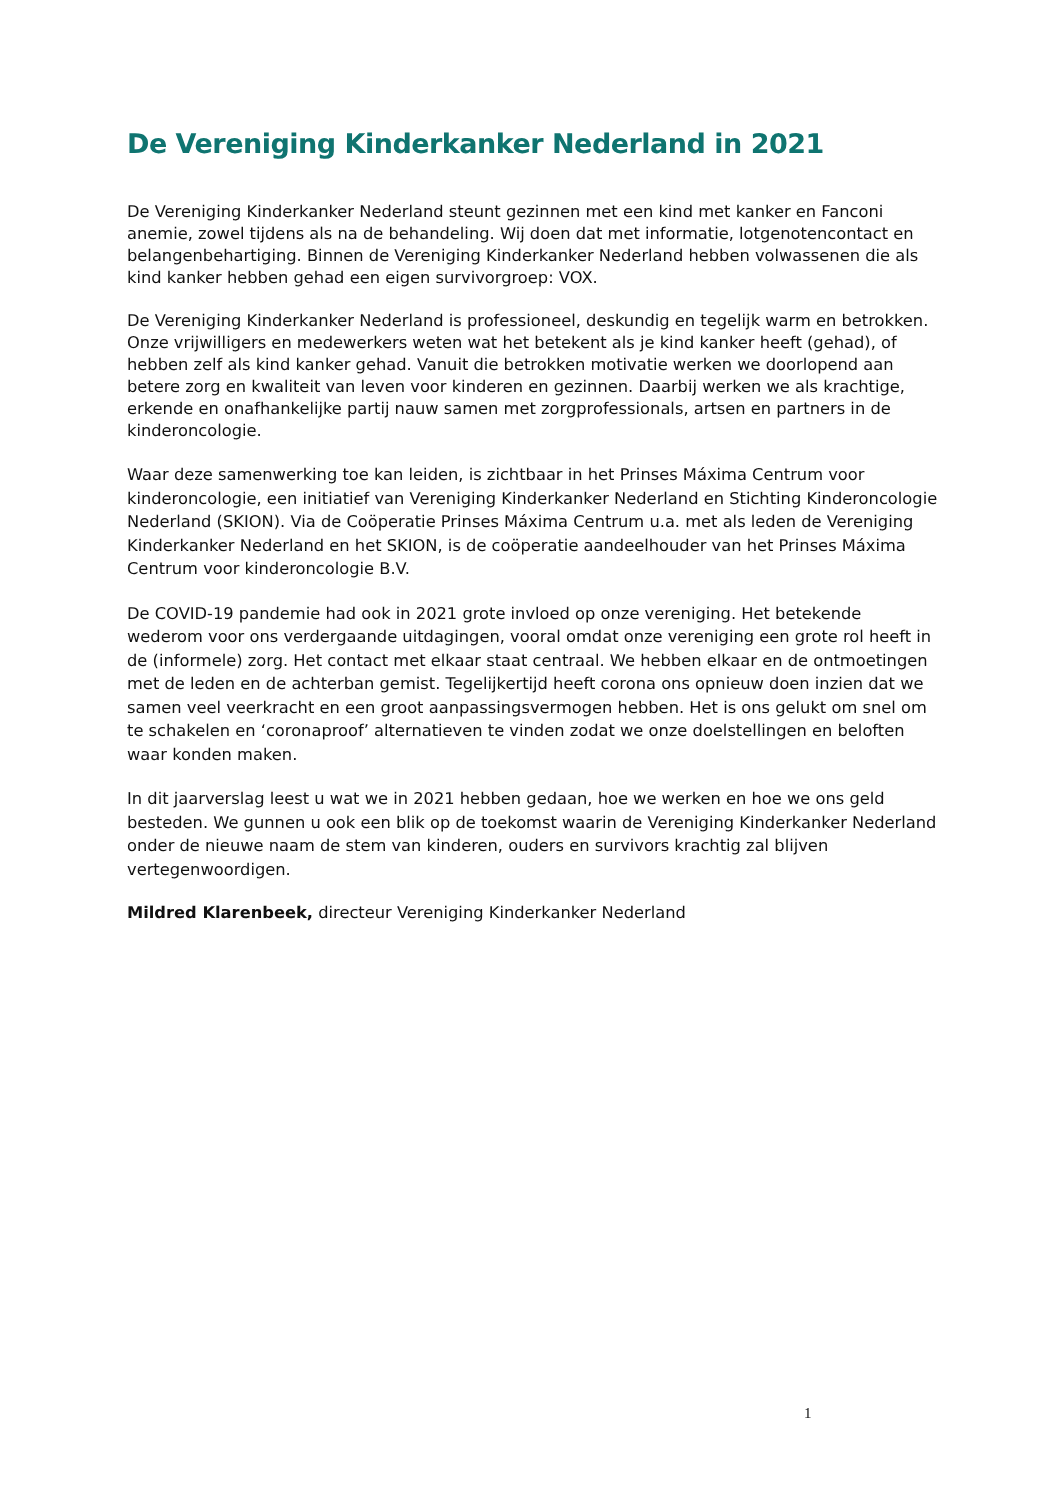De Vereniging Kinderkanker Nederland in 2021
De Vereniging Kinderkanker Nederland steunt gezinnen met een kind met kanker en Fanconi anemie, zowel tijdens als na de behandeling. Wij doen dat met informatie, lotgenotencontact en belangenbehartiging. Binnen de Vereniging Kinderkanker Nederland hebben volwassenen die als kind kanker hebben gehad een eigen survivorgroep: VOX.
De Vereniging Kinderkanker Nederland is professioneel, deskundig en tegelijk warm en betrokken. Onze vrijwilligers en medewerkers weten wat het betekent als je kind kanker heeft (gehad), of hebben zelf als kind kanker gehad. Vanuit die betrokken motivatie werken we doorlopend aan betere zorg en kwaliteit van leven voor kinderen en gezinnen. Daarbij werken we als krachtige, erkende en onafhankelijke partij nauw samen met zorgprofessionals, artsen en partners in de kinderoncologie.
Waar deze samenwerking toe kan leiden, is zichtbaar in het Prinses Máxima Centrum voor kinderoncologie, een initiatief van Vereniging Kinderkanker Nederland en Stichting Kinderoncologie Nederland (SKION). Via de Coöperatie Prinses Máxima Centrum u.a. met als leden de Vereniging Kinderkanker Nederland en het SKION, is de coöperatie aandeelhouder van het Prinses Máxima Centrum voor kinderoncologie B.V.
De COVID-19 pandemie had ook in 2021 grote invloed op onze vereniging. Het betekende wederom voor ons verdergaande uitdagingen, vooral omdat onze vereniging een grote rol heeft in de (informele) zorg. Het contact met elkaar staat centraal. We hebben elkaar en de ontmoetingen met de leden en de achterban gemist. Tegelijkertijd heeft corona ons opnieuw doen inzien dat we samen veel veerkracht en een groot aanpassingsvermogen hebben. Het is ons gelukt om snel om te schakelen en ‘coronaproof’ alternatieven te vinden zodat we onze doelstellingen en beloften waar konden maken.
In dit jaarverslag leest u wat we in 2021 hebben gedaan, hoe we werken en hoe we ons geld besteden. We gunnen u ook een blik op de toekomst waarin de Vereniging Kinderkanker Nederland onder de nieuwe naam de stem van kinderen, ouders en survivors krachtig zal blijven vertegenwoordigen.
Mildred Klarenbeek, directeur Vereniging Kinderkanker Nederland
1